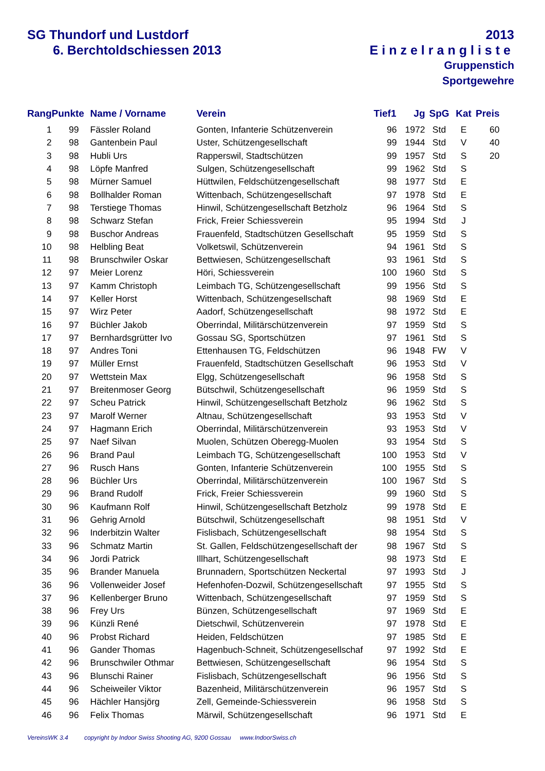SG Thundorf und Lustdorf
6. Berchtoldschiessen 2013
2013
Einzelrangliste
Gruppenstich
Sportgewehre
| Rang | Punkte | Name / Vorname | Verein | Tief1 | Jg | SpG | Kat | Preis |
| --- | --- | --- | --- | --- | --- | --- | --- | --- |
| 1 | 99 | Fässler Roland | Gonten, Infanterie Schützenverein | 96 | 1972 | Std | E | 60 |
| 2 | 98 | Gantenbein Paul | Uster, Schützengesellschaft | 99 | 1944 | Std | V | 40 |
| 3 | 98 | Hubli Urs | Rapperswil, Stadtschützen | 99 | 1957 | Std | S | 20 |
| 4 | 98 | Löpfe Manfred | Sulgen, Schützengesellschaft | 99 | 1962 | Std | S | |
| 5 | 98 | Mürner Samuel | Hüttwilen, Feldschützengesellschaft | 98 | 1977 | Std | E | |
| 6 | 98 | Bollhalder Roman | Wittenbach, Schützengesellschaft | 97 | 1978 | Std | E | |
| 7 | 98 | Terstiege Thomas | Hinwil, Schützengesellschaft Betzholz | 96 | 1964 | Std | S | |
| 8 | 98 | Schwarz Stefan | Frick, Freier Schiessverein | 95 | 1994 | Std | J | |
| 9 | 98 | Buschor Andreas | Frauenfeld, Stadtschützen Gesellschaft | 95 | 1959 | Std | S | |
| 10 | 98 | Helbling Beat | Volketswil, Schützenverein | 94 | 1961 | Std | S | |
| 11 | 98 | Brunschwiler Oskar | Bettwiesen, Schützengesellschaft | 93 | 1961 | Std | S | |
| 12 | 97 | Meier Lorenz | Höri, Schiessverein | 100 | 1960 | Std | S | |
| 13 | 97 | Kamm Christoph | Leimbach TG, Schützengesellschaft | 99 | 1956 | Std | S | |
| 14 | 97 | Keller Horst | Wittenbach, Schützengesellschaft | 98 | 1969 | Std | E | |
| 15 | 97 | Wirz Peter | Aadorf, Schützengesellschaft | 98 | 1972 | Std | E | |
| 16 | 97 | Büchler Jakob | Oberrindal, Militärschützenverein | 97 | 1959 | Std | S | |
| 17 | 97 | Bernhardsgrütter Ivo | Gossau SG, Sportschützen | 97 | 1961 | Std | S | |
| 18 | 97 | Andres Toni | Ettenhausen TG, Feldschützen | 96 | 1948 | FW | V | |
| 19 | 97 | Müller Ernst | Frauenfeld, Stadtschützen Gesellschaft | 96 | 1953 | Std | V | |
| 20 | 97 | Wettstein Max | Elgg, Schützengesellschaft | 96 | 1958 | Std | S | |
| 21 | 97 | Breitenmoser Georg | Bütschwil, Schützengesellschaft | 96 | 1959 | Std | S | |
| 22 | 97 | Scheu Patrick | Hinwil, Schützengesellschaft Betzholz | 96 | 1962 | Std | S | |
| 23 | 97 | Marolf Werner | Altnau, Schützengesellschaft | 93 | 1953 | Std | V | |
| 24 | 97 | Hagmann Erich | Oberrindal, Militärschützenverein | 93 | 1953 | Std | V | |
| 25 | 97 | Naef Silvan | Muolen, Schützen Oberegg-Muolen | 93 | 1954 | Std | S | |
| 26 | 96 | Brand Paul | Leimbach TG, Schützengesellschaft | 100 | 1953 | Std | V | |
| 27 | 96 | Rusch Hans | Gonten, Infanterie Schützenverein | 100 | 1955 | Std | S | |
| 28 | 96 | Büchler Urs | Oberrindal, Militärschützenverein | 100 | 1967 | Std | S | |
| 29 | 96 | Brand Rudolf | Frick, Freier Schiessverein | 99 | 1960 | Std | S | |
| 30 | 96 | Kaufmann Rolf | Hinwil, Schützengesellschaft Betzholz | 99 | 1978 | Std | E | |
| 31 | 96 | Gehrig Arnold | Bütschwil, Schützengesellschaft | 98 | 1951 | Std | V | |
| 32 | 96 | Inderbitzin Walter | Fislisbach, Schützengesellschaft | 98 | 1954 | Std | S | |
| 33 | 96 | Schmatz Martin | St. Gallen, Feldschützengesellschaft der | 98 | 1967 | Std | S | |
| 34 | 96 | Jordi Patrick | Illhart, Schützengesellschaft | 98 | 1973 | Std | E | |
| 35 | 96 | Brander Manuela | Brunnadern, Sportschützen Neckertal | 97 | 1993 | Std | J | |
| 36 | 96 | Vollenweider Josef | Hefenhofen-Dozwil, Schützengesellschaft | 97 | 1955 | Std | S | |
| 37 | 96 | Kellenberger Bruno | Wittenbach, Schützengesellschaft | 97 | 1959 | Std | S | |
| 38 | 96 | Frey Urs | Bünzen, Schützengesellschaft | 97 | 1969 | Std | E | |
| 39 | 96 | Künzli René | Dietschwil, Schützenverein | 97 | 1978 | Std | E | |
| 40 | 96 | Probst Richard | Heiden, Feldschützen | 97 | 1985 | Std | E | |
| 41 | 96 | Gander Thomas | Hagenbuch-Schneit, Schützengesellschaf | 97 | 1992 | Std | E | |
| 42 | 96 | Brunschwiler Othmar | Bettwiesen, Schützengesellschaft | 96 | 1954 | Std | S | |
| 43 | 96 | Blunschi Rainer | Fislisbach, Schützengesellschaft | 96 | 1956 | Std | S | |
| 44 | 96 | Scheiweiler Viktor | Bazenheid, Militärschützenverein | 96 | 1957 | Std | S | |
| 45 | 96 | Hächler Hansjörg | Zell, Gemeinde-Schiessverein | 96 | 1958 | Std | S | |
| 46 | 96 | Felix Thomas | Märwil, Schützengesellschaft | 96 | 1971 | Std | E | |
VereinsWK 3.4 copyright by Indoor Swiss Shooting AG, 9200 Gossau www.IndoorSwiss.ch